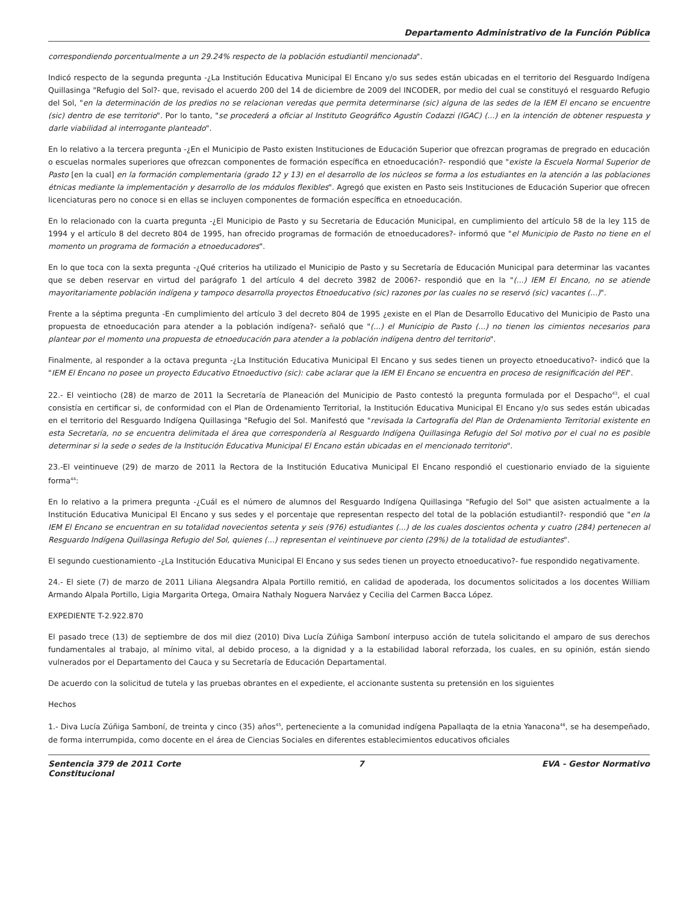Departamento Administrativo de la Función Pública
correspondiendo porcentualmente a un 29.24% respecto de la población estudiantil mencionada".
Indicó respecto de la segunda pregunta -¿La Institución Educativa Municipal El Encano y/o sus sedes están ubicadas en el territorio del Resguardo Indígena Quillasinga "Refugio del Sol?- que, revisado el acuerdo 200 del 14 de diciembre de 2009 del INCODER, por medio del cual se constituyó el resguardo Refugio del Sol, "en la determinación de los predios no se relacionan veredas que permita determinarse (sic) alguna de las sedes de la IEM El encano se encuentre (sic) dentro de ese territorio". Por lo tanto, "se procederá a oficiar al Instituto Geográfico Agustín Codazzi (IGAC) (...) en la intención de obtener respuesta y darle viabilidad al interrogante planteado".
En lo relativo a la tercera pregunta -¿En el Municipio de Pasto existen Instituciones de Educación Superior que ofrezcan programas de pregrado en educación o escuelas normales superiores que ofrezcan componentes de formación específica en etnoeducación?- respondió que "existe la Escuela Normal Superior de Pasto [en la cual] en la formación complementaria (grado 12 y 13) en el desarrollo de los núcleos se forma a los estudiantes en la atención a las poblaciones étnicas mediante la implementación y desarrollo de los módulos flexibles". Agregó que existen en Pasto seis Instituciones de Educación Superior que ofrecen licenciaturas pero no conoce si en ellas se incluyen componentes de formación específica en etnoeducación.
En lo relacionado con la cuarta pregunta -¿El Municipio de Pasto y su Secretaria de Educación Municipal, en cumplimiento del artículo 58 de la ley 115 de 1994 y el artículo 8 del decreto 804 de 1995, han ofrecido programas de formación de etnoeducadores?- informó que "el Municipio de Pasto no tiene en el momento un programa de formación a etnoeducadores".
En lo que toca con la sexta pregunta -¿Qué criterios ha utilizado el Municipio de Pasto y su Secretaría de Educación Municipal para determinar las vacantes que se deben reservar en virtud del parágrafo 1 del artículo 4 del decreto 3982 de 2006?- respondió que en la "(...) IEM El Encano, no se atiende mayoritariamente población indígena y tampoco desarrolla proyectos Etnoeducativo (sic) razones por las cuales no se reservó (sic) vacantes (...)".
Frente a la séptima pregunta -En cumplimiento del artículo 3 del decreto 804 de 1995 ¿existe en el Plan de Desarrollo Educativo del Municipio de Pasto una propuesta de etnoeducación para atender a la población indígena?- señaló que "(...) el Municipio de Pasto (...) no tienen los cimientos necesarios para plantear por el momento una propuesta de etnoeducación para atender a la población indígena dentro del territorio".
Finalmente, al responder a la octava pregunta -¿La Institución Educativa Municipal El Encano y sus sedes tienen un proyecto etnoeducativo?- indicó que la "IEM El Encano no posee un proyecto Educativo Etnoeductivo (sic): cabe aclarar que la IEM El Encano se encuentra en proceso de resignificación del PEI".
22.- El veintiocho (28) de marzo de 2011 la Secretaría de Planeación del Municipio de Pasto contestó la pregunta formulada por el Despacho<sup>43</sup>, el cual consistía en certificar si, de conformidad con el Plan de Ordenamiento Territorial, la Institución Educativa Municipal El Encano y/o sus sedes están ubicadas en el territorio del Resguardo Indígena Quillasinga "Refugio del Sol. Manifestó que "revisada la Cartografía del Plan de Ordenamiento Territorial existente en esta Secretaría, no se encuentra delimitada el área que correspondería al Resguardo Indígena Quillasinga Refugio del Sol motivo por el cual no es posible determinar si la sede o sedes de la Institución Educativa Municipal El Encano están ubicadas en el mencionado territorio".
23.-El veintinueve (29) de marzo de 2011 la Rectora de la Institución Educativa Municipal El Encano respondió el cuestionario enviado de la siguiente forma<sup>44</sup>:
En lo relativo a la primera pregunta -¿Cuál es el número de alumnos del Resguardo Indígena Quillasinga "Refugio del Sol" que asisten actualmente a la Institución Educativa Municipal El Encano y sus sedes y el porcentaje que representan respecto del total de la población estudiantil?- respondió que "en la IEM El Encano se encuentran en su totalidad novecientos setenta y seis (976) estudiantes (...) de los cuales doscientos ochenta y cuatro (284) pertenecen al Resguardo Indígena Quillasinga Refugio del Sol, quienes (...) representan el veintinueve por ciento (29%) de la totalidad de estudiantes".
El segundo cuestionamiento -¿La Institución Educativa Municipal El Encano y sus sedes tienen un proyecto etnoeducativo?- fue respondido negativamente.
24.- El siete (7) de marzo de 2011 Liliana Alegsandra Alpala Portillo remitió, en calidad de apoderada, los documentos solicitados a los docentes William Armando Alpala Portillo, Ligia Margarita Ortega, Omaira Nathaly Noguera Narváez y Cecilia del Carmen Bacca López.
EXPEDIENTE T-2.922.870
El pasado trece (13) de septiembre de dos mil diez (2010) Diva Lucía Zúñiga Samboní interpuso acción de tutela solicitando el amparo de sus derechos fundamentales al trabajo, al mínimo vital, al debido proceso, a la dignidad y a la estabilidad laboral reforzada, los cuales, en su opinión, están siendo vulnerados por el Departamento del Cauca y su Secretaría de Educación Departamental.
De acuerdo con la solicitud de tutela y las pruebas obrantes en el expediente, el accionante sustenta su pretensión en los siguientes
Hechos
1.- Diva Lucía Zúñiga Samboní, de treinta y cinco (35) años<sup>45</sup>, perteneciente a la comunidad indígena Papallaqta de la etnia Yanacona<sup>46</sup>, se ha desempeñado, de forma interrumpida, como docente en el área de Ciencias Sociales en diferentes establecimientos educativos oficiales
Sentencia 379 de 2011 Corte
Constitucional 7 EVA - Gestor Normativo